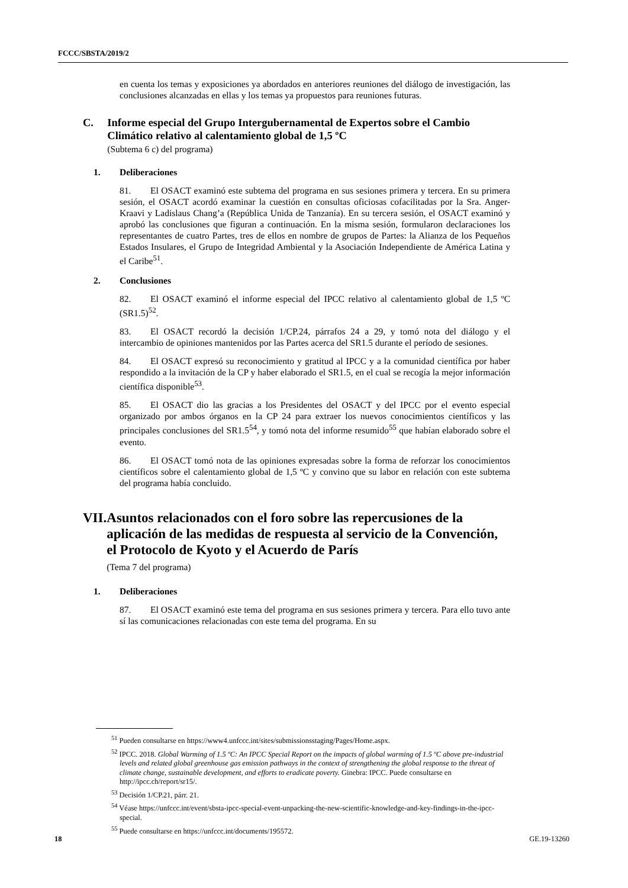FCCC/SBSTA/2019/2
en cuenta los temas y exposiciones ya abordados en anteriores reuniones del diálogo de investigación, las conclusiones alcanzadas en ellas y los temas ya propuestos para reuniones futuras.
C. Informe especial del Grupo Intergubernamental de Expertos sobre el Cambio Climático relativo al calentamiento global de 1,5 ºC
(Subtema 6 c) del programa)
1. Deliberaciones
81. El OSACT examinó este subtema del programa en sus sesiones primera y tercera. En su primera sesión, el OSACT acordó examinar la cuestión en consultas oficiosas cofacilitadas por la Sra. Anger-Kraavi y Ladislaus Chang’a (República Unida de Tanzanía). En su tercera sesión, el OSACT examinó y aprobó las conclusiones que figuran a continuación. En la misma sesión, formularon declaraciones los representantes de cuatro Partes, tres de ellos en nombre de grupos de Partes: la Alianza de los Pequeños Estados Insulares, el Grupo de Integridad Ambiental y la Asociación Independiente de América Latina y el Caribe<sup>51</sup>.
2. Conclusiones
82. El OSACT examinó el informe especial del IPCC relativo al calentamiento global de 1,5 ºC (SR1.5)<sup>52</sup>.
83. El OSACT recordó la decisión 1/CP.24, párrafos 24 a 29, y tomó nota del diálogo y el intercambio de opiniones mantenidos por las Partes acerca del SR1.5 durante el período de sesiones.
84. El OSACT expresó su reconocimiento y gratitud al IPCC y a la comunidad científica por haber respondido a la invitación de la CP y haber elaborado el SR1.5, en el cual se recogía la mejor información científica disponible<sup>53</sup>.
85. El OSACT dio las gracias a los Presidentes del OSACT y del IPCC por el evento especial organizado por ambos órganos en la CP 24 para extraer los nuevos conocimientos científicos y las principales conclusiones del SR1.5<sup>54</sup>, y tomó nota del informe resumido<sup>55</sup> que habían elaborado sobre el evento.
86. El OSACT tomó nota de las opiniones expresadas sobre la forma de reforzar los conocimientos científicos sobre el calentamiento global de 1,5 ºC y convino que su labor en relación con este subtema del programa había concluido.
VII. Asuntos relacionados con el foro sobre las repercusiones de la aplicación de las medidas de respuesta al servicio de la Convención, el Protocolo de Kyoto y el Acuerdo de París
(Tema 7 del programa)
1. Deliberaciones
87. El OSACT examinó este tema del programa en sus sesiones primera y tercera. Para ello tuvo ante sí las comunicaciones relacionadas con este tema del programa. En su
<sup>51</sup> Pueden consultarse en https://www4.unfccc.int/sites/submissionsstaging/Pages/Home.aspx.
<sup>52</sup> IPCC. 2018. Global Warming of 1.5 ºC: An IPCC Special Report on the impacts of global warming of 1.5 ºC above pre-industrial levels and related global greenhouse gas emission pathways in the context of strengthening the global response to the threat of climate change, sustainable development, and efforts to eradicate poverty. Ginebra: IPCC. Puede consultarse en http://ipcc.ch/report/sr15/.
<sup>53</sup> Decisión 1/CP.21, párr. 21.
<sup>54</sup> Véase https://unfccc.int/event/sbsta-ipcc-special-event-unpacking-the-new-scientific-knowledge-and-key-findings-in-the-ipcc-special.
<sup>55</sup> Puede consultarse en https://unfccc.int/documents/195572.
18 GE.19-13260